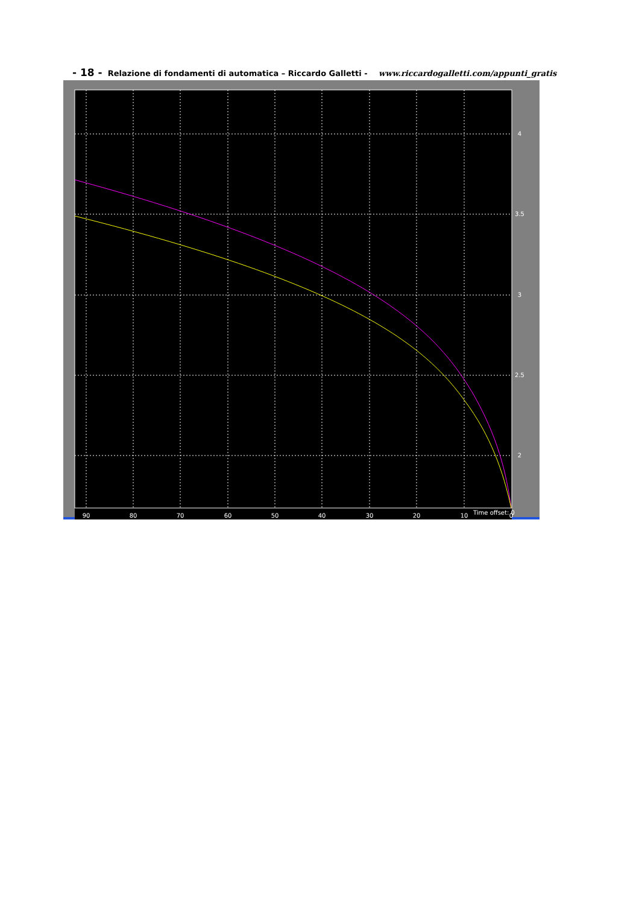- 18 - Relazione di fondamenti di automatica – Riccardo Galletti - www.riccardogalletti.com/appunti_gratis
90
80
70
60
50
40
30
20
10
0
4
3.5
3
2.5
2
Time offset: 0